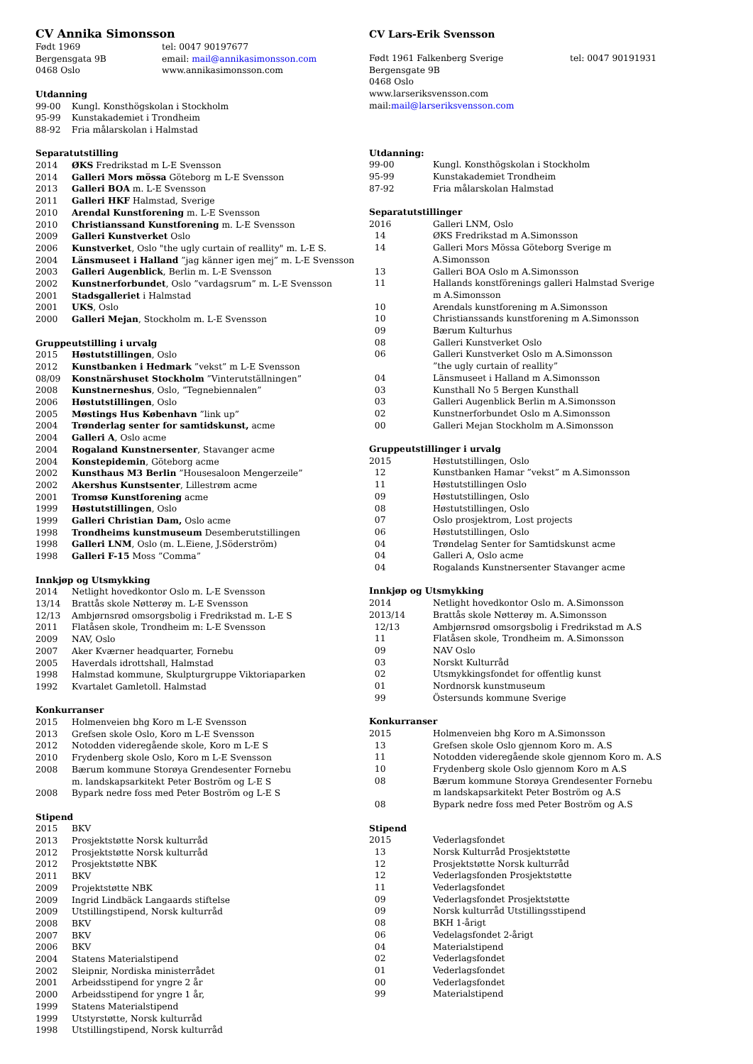CV Annika Simonsson
Født 1969 tel: 0047 90197677
Bergensgata 9B email: mail@annikasimonsson.com
0468 Oslo www.annikasimonsson.com
Utdanning
99-00 Kungl. Konsthögskolan i Stockholm
95-99 Kunstakademiet i Trondheim
88-92 Fria målarskolan i Halmstad
Separatutstilling
2014 ØKS Fredrikstad m L-E Svensson
2014 Galleri Mors mössa Göteborg m L-E Svensson
2013 Galleri BOA m. L-E Svensson
2011 Galleri HKF Halmstad, Sverige
2010 Arendal Kunstforening m. L-E Svensson
2010 Christianssand Kunstforening m. L-E Svensson
2009 Galleri Kunstverket Oslo
2006 Kunstverket, Oslo "the ugly curtain of reallity" m. L-E S.
2004 Länsmuseet i Halland ”jag känner igen mej” m. L-E Svensson
2003 Galleri Augenblick, Berlin m. L-E Svensson
2002 Kunstnerforbundet, Oslo ”vardagsrum” m. L-E Svensson
2001 Stadsgalleriet i Halmstad
2001 UKS, Oslo
2000 Galleri Mejan, Stockholm m. L-E Svensson
Gruppeutstilling i urvalg
2015 Høstutstillingen, Oslo
2012 Kunstbanken i Hedmark ”vekst” m L-E Svensson
08/09 Konstnärshuset Stockholm ”Vinterutställningen”
2008 Kunstnerneshus, Oslo, ”Tegnebiennalen”
2006 Høstutstillingen, Oslo
2005 Møstings Hus København ”link up”
2004 Trønderlag senter for samtidskunst, acme
2004 Galleri A, Oslo acme
2004 Rogaland Kunstnersenter, Stavanger acme
2004 Konstepidemin, Göteborg acme
2002 Kunsthaus M3 Berlin ”Housesaloon Mengerzeile”
2002 Akershus Kunstsenter, Lillestrøm acme
2001 Tromsø Kunstforening acme
1999 Høstutstillingen, Oslo
1999 Galleri Christian Dam, Oslo acme
1998 Trondheims kunstmuseum Desemberutstillingen
1998 Galleri LNM, Oslo (m. L.Eiene, J.Söderström)
1998 Galleri F-15 Moss ”Comma”
Innkjøp og Utsmykking
2014 Netlight hovedkontor Oslo m. L-E Svensson
13/14 Brattås skole Nøtterøy m. L-E Svensson
12/13 Ambjørnsrød omsorgsbolig i Fredrikstad m. L-E S
2011 Flatåsen skole, Trondheim m: L-E Svensson
2009 NAV, Oslo
2007 Aker Kværner headquarter, Fornebu
2005 Haverdals idrottshall, Halmstad
1998 Halmstad kommune, Skulpturgruppe Viktoriaparken
1992 Kvartalet Gamletoll. Halmstad
Konkurranser
2015 Holmenveien bhg Koro m L-E Svensson
2013 Grefsen skole Oslo, Koro m L-E Svensson
2012 Notodden videregående skole, Koro m L-E S
2010 Frydenberg skole Oslo, Koro m L-E Svensson
2008 Bærum kommune Storøya Grendesenter Fornebu
m. landskapsarkitekt Peter Boström og L-E S
2008 Bypark nedre foss med Peter Boström og L-E S
Stipend
2015 BKV
2013 Prosjektstøtte Norsk kulturråd
2012 Prosjektstøtte Norsk kulturråd
2012 Prosjektstøtte NBK
2011 BKV
2009 Projektstøtte NBK
2009 Ingrid Lindbäck Langaards stiftelse
2009 Utstillingstipend, Norsk kulturråd
2008 BKV
2007 BKV
2006 BKV
2004 Statens Materialstipend
2002 Sleipnir, Nordiska ministerrådet
2001 Arbeidsstipend for yngre 2 år
2000 Arbeidsstipend for yngre 1 år,
1999 Statens Materialstipend
1999 Utstyrstøtte, Norsk kulturråd
1998 Utstillingstipend, Norsk kulturråd
CV Lars-Erik Svensson
Født 1961 Falkenberg Sverige tel: 0047 90191931
Bergensgate 9B
0468 Oslo
www.larseriksvensson.com
mail:mail@larseriksvensson.com
Utdanning:
99-00 Kungl. Konsthögskolan i Stockholm
95-99 Kunstakademiet Trondheim
87-92 Fria målarskolan Halmstad
Separatutstillinger
2016 Galleri LNM, Oslo
14 ØKS Fredrikstad m A.Simonsson
14 Galleri Mors Mössa Göteborg Sverige m
A.Simonsson
13 Galleri BOA Oslo m A.Simonsson
11 Hallands konstförenings galleri Halmstad Sverige
m A.Simonsson
10 Arendals kunstforening m A.Simonsson
10 Christianssands kunstforening m A.Simonsson
09 Bærum Kulturhus
08 Galleri Kunstverket Oslo
06 Galleri Kunstverket Oslo m A.Simonsson
”the ugly curtain of reallity”
04 Länsmuseet i Halland m A.Simonsson
03 Kunsthall No 5 Bergen Kunsthall
03 Galleri Augenblick Berlin m A.Simonsson
02 Kunstnerforbundet Oslo m A.Simonsson
00 Galleri Mejan Stockholm m A.Simonsson
Gruppeutstillinger i urvalg
2015 Høstutstillingen, Oslo
12 Kunstbanken Hamar ”vekst” m A.Simonsson
11 Høstutstillingen Oslo
09 Høstutstillingen, Oslo
08 Høstutstillingen, Oslo
07 Oslo prosjektrom, Lost projects
06 Høstutstillingen, Oslo
04 Trøndelag Senter for Samtidskunst acme
04 Galleri A, Oslo acme
04 Rogalands Kunstnersenter Stavanger acme
Innkjøp og Utsmykking
2014 Netlight hovedkontor Oslo m. A.Simonsson
2013/14 Brattås skole Nøtterøy m. A.Simonsson
12/13 Ambjørnsrød omsorgsbolig i Fredrikstad m A.S
11 Flatåsen skole, Trondheim m. A.Simonsson
09 NAV Oslo
03 Norskt Kulturråd
02 Utsmykkingsfondet for offentlig kunst
01 Nordnorsk kunstmuseum
99 Östersunds kommune Sverige
Konkurranser
2015 Holmenveien bhg Koro m A.Simonsson
13 Grefsen skole Oslo gjennom Koro m. A.S
11 Notodden videregående skole gjennom Koro m. A.S
10 Frydenberg skole Oslo gjennom Koro m A.S
08 Bærum kommune Storøya Grendesenter Fornebu
m landskapsarkitekt Peter Boström og A.S
08 Bypark nedre foss med Peter Boström og A.S
Stipend
2015 Vederlagsfondet
13 Norsk Kulturråd Prosjektstøtte
12 Prosjektstøtte Norsk kulturråd
12 Vederlagsfonden Prosjektstøtte
11 Vederlagsfondet
09 Vederlagsfondet Prosjektstøtte
09 Norsk kulturråd Utstillingsstipend
08 BKH 1-årigt
06 Vedelagsfondet 2-årigt
04 Materialstipend
02 Vederlagsfondet
01 Vederlagsfondet
00 Vederlagsfondet
99 Materialstipend